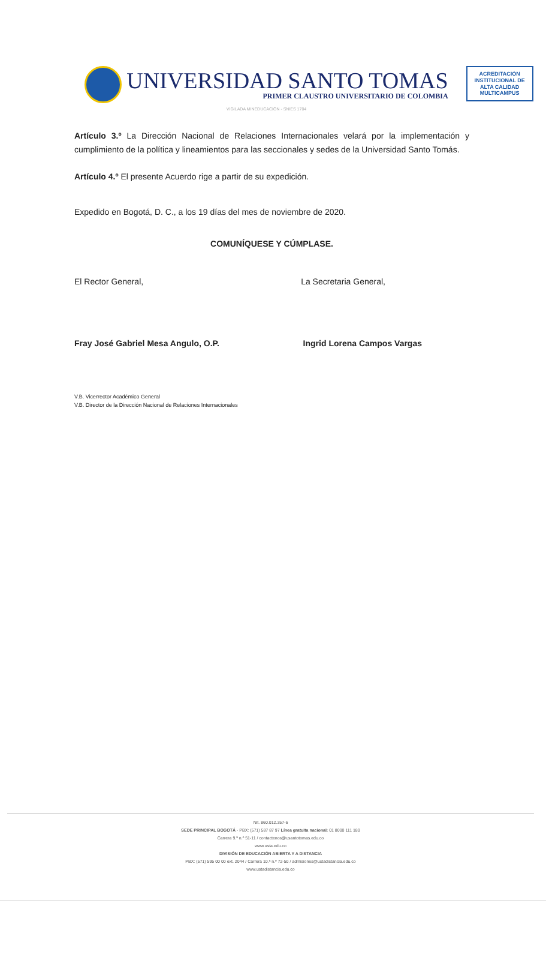UNIVERSIDAD SANTO TOMAS
PRIMER CLAUSTRO UNIVERSITARIO DE COLOMBIA
VIGILADA MINEDUCACIÓN - SNIES 1704
ACREDITACIÓN INSTITUCIONAL DE ALTA CALIDAD MULTICAMPUS
Artículo 3.º La Dirección Nacional de Relaciones Internacionales velará por la implementación y cumplimiento de la política y lineamientos para las seccionales y sedes de la Universidad Santo Tomás.
Artículo 4.º El presente Acuerdo rige a partir de su expedición.
Expedido en Bogotá, D. C., a los 19 días del mes de noviembre de 2020.
COMUNÍQUESE Y CÚMPLASE.
El Rector General, La Secretaria General,
Fray José Gabriel Mesa Angulo, O.P. Ingrid Lorena Campos Vargas
V.B. Vicerrector Académico General
V.B. Director de la Dirección Nacional de Relaciones Internacionales
Nit. 860.012.357-6
SEDE PRINCIPAL BOGOTÁ - PBX: (571) 587 87 97 Línea gratuita nacional: 01 8000 111 180
Carrera 9.ª n.º 51-11 / contactenos@usantotomas.edu.co
www.usta.edu.co
DIVISIÓN DE EDUCACIÓN ABIERTA Y A DISTANCIA
PBX: (571) 595 00 00 ext. 2044 / Carrera 10.ª n.º 72-50 / admisiones@ustadistancia.edu.co
www.ustadistancia.edu.co